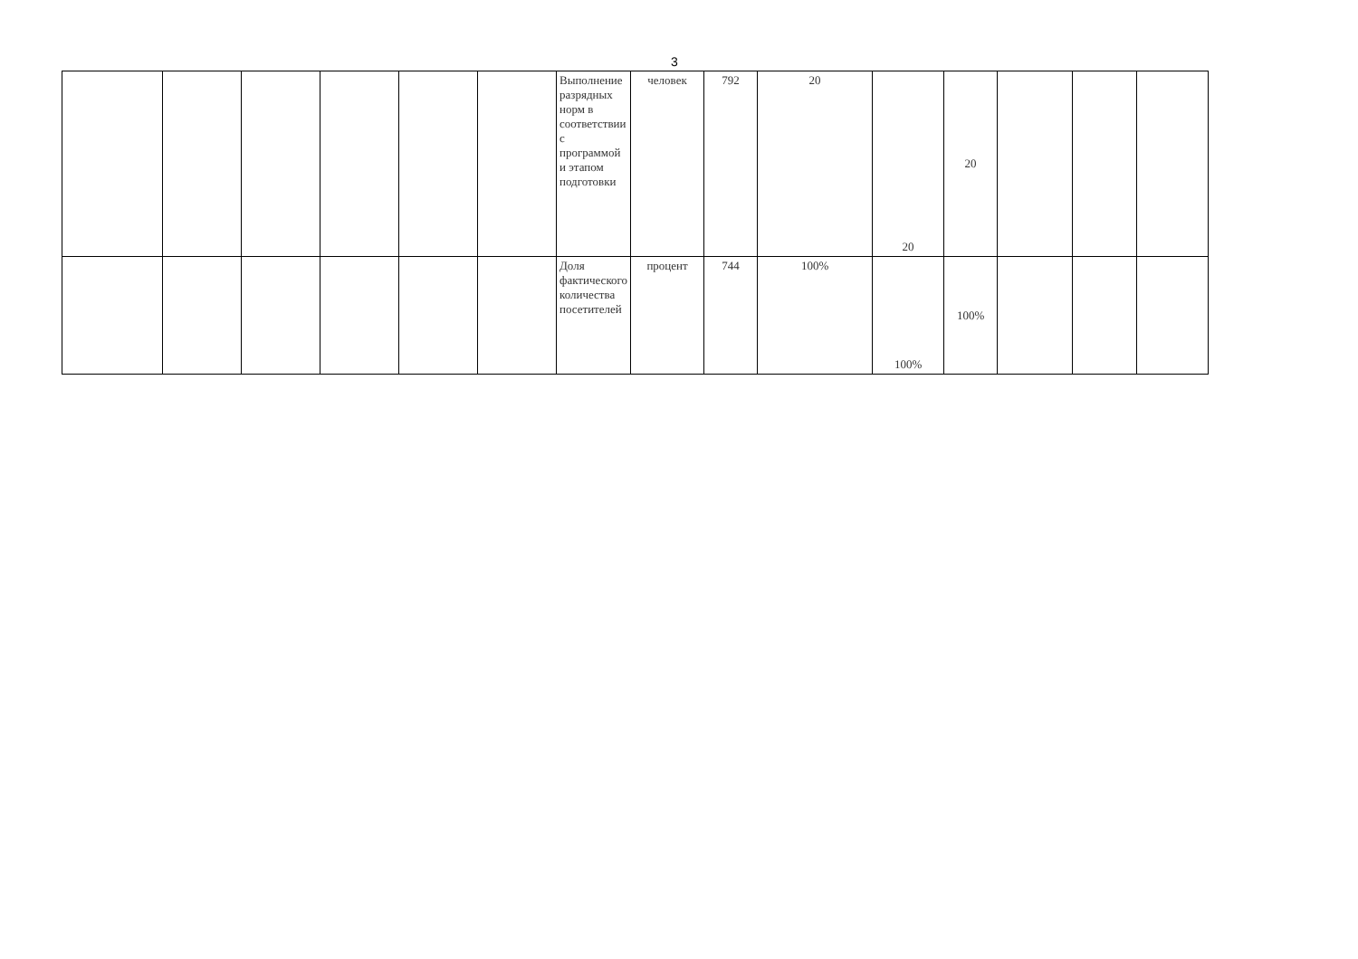3
| | | | | | | Выполнение разрядных норм в соответствии с программой и этапом подготовки | человек | 792 | 20 | 20 | 20 | | | |
| | | | | | | Доля фактического количества посетителей | процент | 744 | 100% | 100% | 100% | | | |